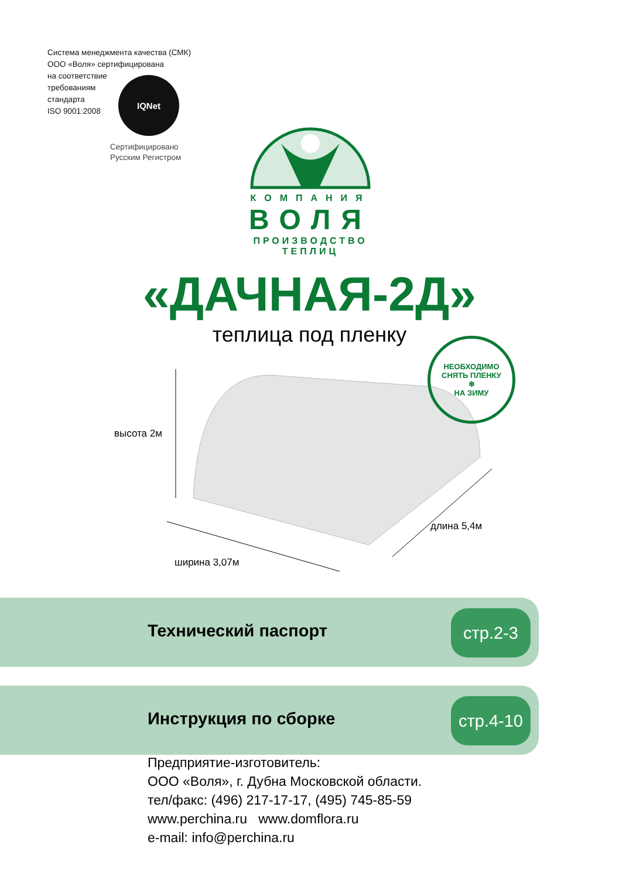Система менеджмента качества (СМК)
ООО «Воля» сертифицирована
на соответствие
требованиям
стандарта
ISO 9001:2008
IQNet
Сертифицировано
Русским Регистром
КОМПАНИЯ
ВОЛЯ
ПРОИЗВОДСТВО ТЕПЛИЦ
«ДАЧНАЯ-2Д»
теплица под пленку
НЕОБХОДИМО СНЯТЬ ПЛЕНКУ
❄
НА ЗИМУ
высота 2м
длина 5,4м
ширина 3,07м
Технический паспорт
стр.2-3
Инструкция по сборке
стр.4-10
Предприятие-изготовитель:
ООО «Воля», г. Дубна Московской области.
тел/факс: (496) 217-17-17, (495) 745-85-59
www.perchina.ru www.domflora.ru
e-mail: info@perchina.ru